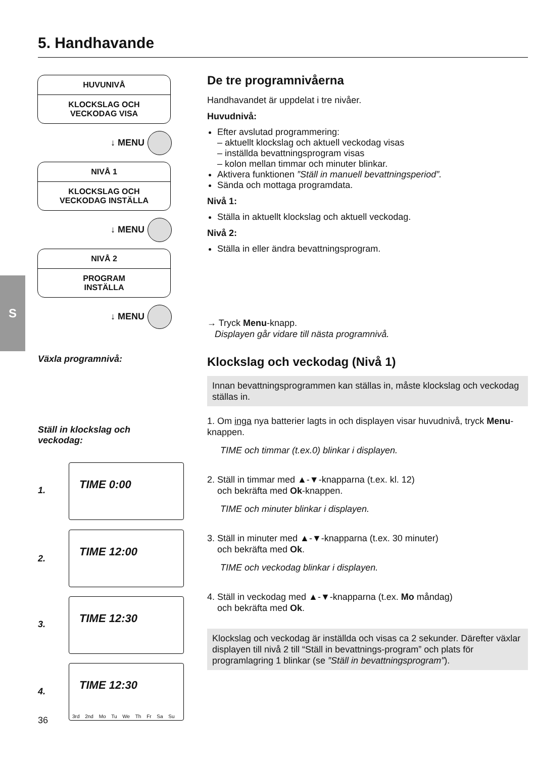5. Handhavande
S
HUVUNIVÅ
KLOCKSLAG OCH
VECKODAG VISA
↓ MENU
NIVÅ 1
KLOCKSLAG OCH
VECKODAG INSTÄLLA
↓ MENU
NIVÅ 2
PROGRAM
INSTÄLLA
↓ MENU
Växla programnivå:
Ställ in klockslag och
veckodag:
1.
TIME 0:00
2.
TIME 12:00
3.
TIME 12:30
4.
TIME 12:30
3rd 2nd Mo Tu We Th Fr Sa Su
De tre programnivåerna
Handhavandet är uppdelat i tre nivåer.
Huvudnivå:
Efter avslutad programmering:
– aktuellt klockslag och aktuell veckodag visas
– inställda bevattningsprogram visas
– kolon mellan timmar och minuter blinkar.
Aktivera funktionen ”Ställ in manuell bevattningsperiod”.
Sända och mottaga programdata.
Nivå 1:
Ställa in aktuellt klockslag och aktuell veckodag.
Nivå 2:
Ställa in eller ändra bevattningsprogram.
→ Tryck Menu-knapp.
Displayen går vidare till nästa programnivå.
Klockslag och veckodag (Nivå 1)
Innan bevattningsprogrammen kan ställas in, måste klockslag och veckodag ställas in.
1. Om inga nya batterier lagts in och displayen visar huvudnivå, tryck Menu-knappen.
TIME och timmar (t.ex.0) blinkar i displayen.
2. Ställ in timmar med ▲-▼-knapparna (t.ex. kl. 12)
och bekräfta med Ok-knappen.
TIME och minuter blinkar i displayen.
3. Ställ in minuter med ▲-▼-knapparna (t.ex. 30 minuter)
och bekräfta med Ok.
TIME och veckodag blinkar i displayen.
4. Ställ in veckodag med ▲-▼-knapparna (t.ex. Mo måndag)
och bekräfta med Ok.
Klockslag och veckodag är inställda och visas ca 2 sekunder. Därefter växlar displayen till nivå 2 till “Ställ in bevattnings-program” och plats för programlagring 1 blinkar (se ”Ställ in bevattningsprogram”).
36